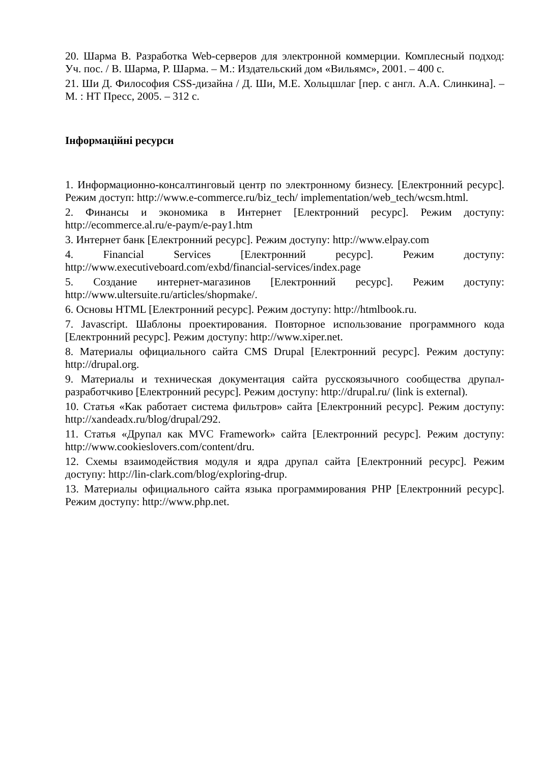20. Шарма В. Разработка Web-серверов для электронной коммерции. Комплесный подход: Уч. пос. / В. Шарма, Р. Шарма. – М.: Издательский дом «Вильямс», 2001. – 400 с.
21. Ши Д. Философия CSS-дизайна / Д. Ши, М.Е. Хольцшлаг [пер. с англ. А.А. Слинкина]. – М. : НТ Пресс, 2005. – 312 с.
Інформаційні ресурси
1. Информационно-консалтинговый центр по электронному бизнесу. [Електронний ресурс]. Режим доступ: http://www.e-commerce.ru/biz_tech/ implementation/web_tech/wcsm.html.
2. Финансы и экономика в Интернет [Електронний ресурс]. Режим доступу: http://ecommerce.al.ru/e-paym/e-pay1.htm
3. Интернет банк [Електронний ресурс]. Режим доступу: http://www.elpay.com
4. Financial Services [Електронний ресурс]. Режим доступу: http://www.executiveboard.com/exbd/financial-services/index.page
5. Создание интернет-магазинов [Електронний ресурс]. Режим доступу: http://www.ultersuite.ru/articles/shopmake/.
6. Основы HTML [Електронний ресурс]. Режим доступу: http://htmlbook.ru.
7. Javascript. Шаблоны проектирования. Повторное использование программного кода [Електронний ресурс]. Режим доступу: http://www.xiper.net.
8. Материалы официального сайта CMS Drupal [Електронний ресурс]. Режим доступу: http://drupal.org.
9. Материалы и техническая документация сайта русскоязычного сообщества друпал-разработчкиво [Електронний ресурс]. Режим доступу: http://drupal.ru/ (link is external).
10. Статья «Как работает система фильтров» сайта [Електронний ресурс]. Режим доступу: http://xandeadx.ru/blog/drupal/292.
11. Статья «Друпал как MVC Framework» сайта [Електронний ресурс]. Режим доступу: http://www.cookieslovers.com/content/dru.
12. Схемы взаимодействия модуля и ядра друпал сайта [Електронний ресурс]. Режим доступу: http://lin-clark.com/blog/exploring-drup.
13. Материалы официального сайта языка программирования PHP [Електронний ресурс]. Режим доступу: http://www.php.net.